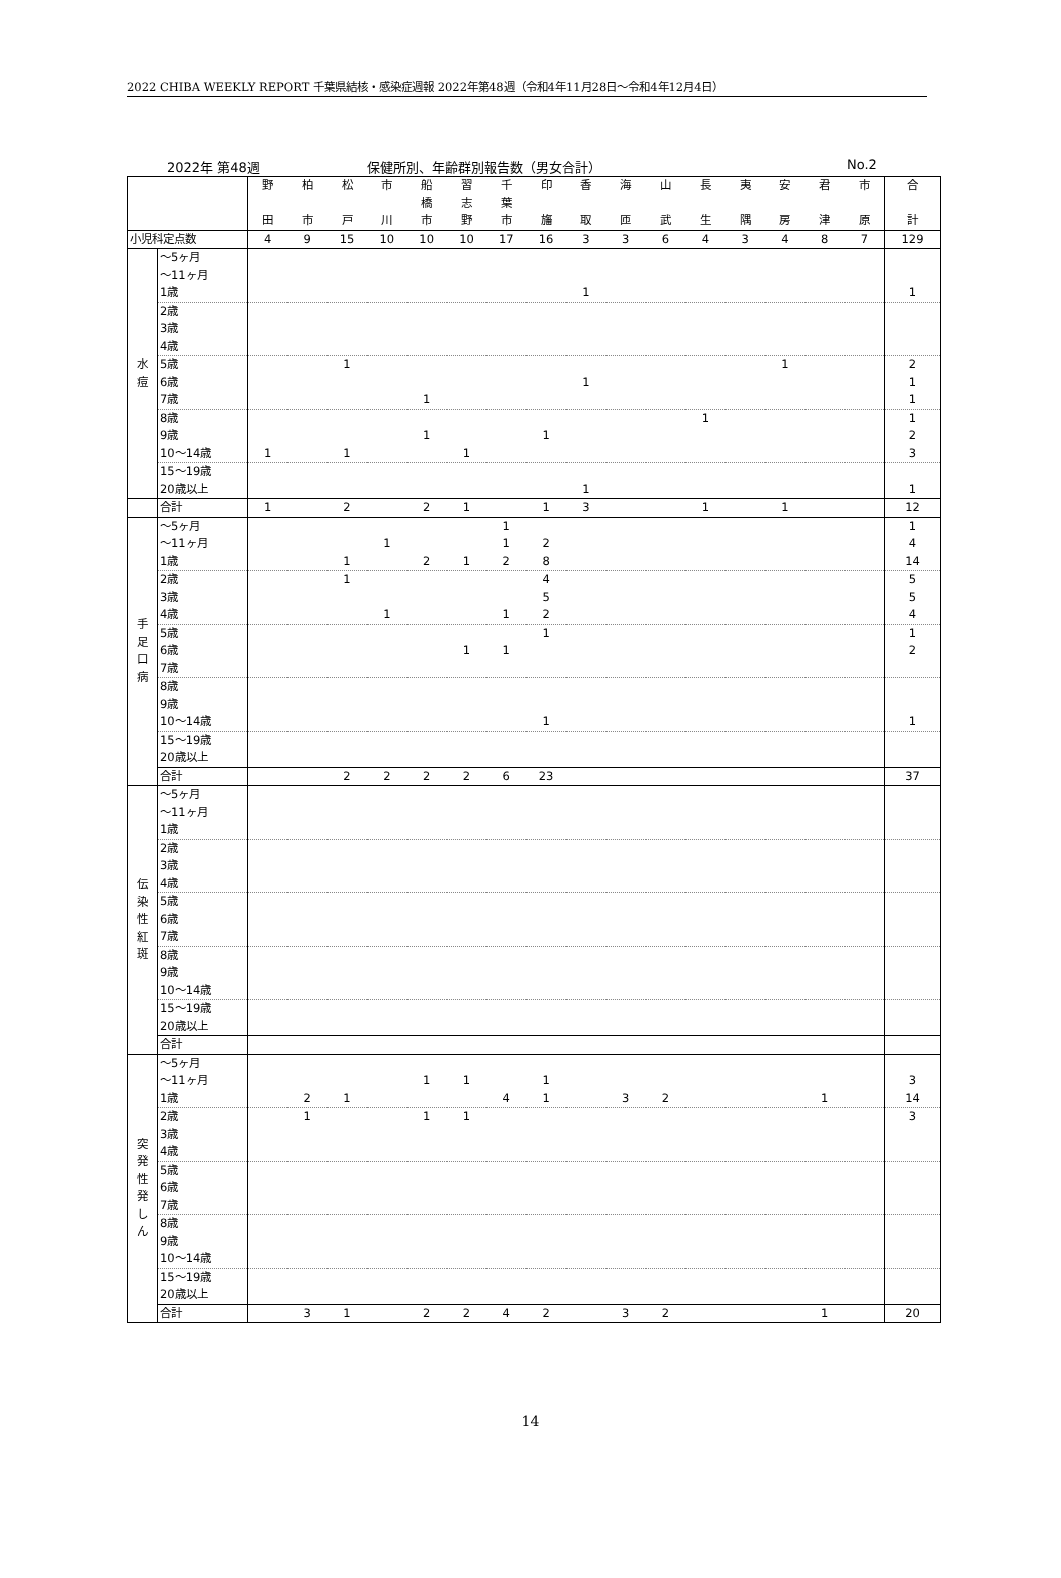2022 CHIBA WEEKLY REPORT 千葉県結核・感染症週報 2022年第48週（令和4年11月28日～令和4年12月4日）
2022年 第48週 保健所別、年齢群別報告数（男女合計） No.2
| | | 野 田 | 柏 市 | 松 戸 | 市 川 | 船 橋 市 | 習 志 野 | 千 葉 市 | 印 旛 | 香 取 | 海 匝 | 山 武 | 長 生 | 夷 隅 | 安 房 | 君 津 | 市 原 | 合 計 |
| 小児科定点数 | | 4 | 9 | 15 | 10 | 10 | 10 | 17 | 16 | 3 | 3 | 6 | 4 | 3 | 4 | 8 | 7 | 129 |
| 水 痘 | ～5ヶ月 | | | | | | | | | | | | | | | | | |
| | ～11ヶ月 | | | | | | | | | | | | | | | | | |
| | 1歳 | | | | | | | | | 1 | | | | | | | | 1 |
| | 2歳 | | | | | | | | | | | | | | | | | |
| | 3歳 | | | | | | | | | | | | | | | | | |
| | 4歳 | | | | | | | | | | | | | | | | | |
| | 5歳 | | | 1 | | | | | | | | | | | 1 | | | 2 |
| | 6歳 | | | | | | | | | 1 | | | | | | | | 1 |
| | 7歳 | | | | | 1 | | | | | | | | | | | | 1 |
| | 8歳 | | | | | | | | | | | | 1 | | | | | 1 |
| | 9歳 | | | | | 1 | | | 1 | | | | | | | | | 2 |
| | 10～14歳 | 1 | | 1 | | | 1 | | | | | | | | | | | 3 |
| | 15～19歳 | | | | | | | | | | | | | | | | | |
| | 20歳以上 | | | | | | | | | 1 | | | | | | | | 1 |
| | 合計 | 1 | | 2 | | 2 | 1 | | 1 | 3 | | | 1 | | 1 | | | 12 |
| 手 足 口 病 | ～5ヶ月 | | | | | | | 1 | | | | | | | | | | 1 |
| | ～11ヶ月 | | | | 1 | | | 1 | 2 | | | | | | | | | 4 |
| | 1歳 | | | 1 | | 2 | 1 | 2 | 8 | | | | | | | | | 14 |
| | 2歳 | | | 1 | | | | | 4 | | | | | | | | | 5 |
| | 3歳 | | | | | | | | 5 | | | | | | | | | 5 |
| | 4歳 | | | | 1 | | | 1 | 2 | | | | | | | | | 4 |
| | 5歳 | | | | | | | | 1 | | | | | | | | | 1 |
| | 6歳 | | | | | | 1 | 1 | | | | | | | | | | 2 |
| | 7歳 | | | | | | | | | | | | | | | | | |
| | 8歳 | | | | | | | | | | | | | | | | | |
| | 9歳 | | | | | | | | | | | | | | | | | |
| | 10～14歳 | | | | | | | | 1 | | | | | | | | | 1 |
| | 15～19歳 | | | | | | | | | | | | | | | | | |
| | 20歳以上 | | | | | | | | | | | | | | | | | |
| | 合計 | | | 2 | 2 | 2 | 2 | 6 | 23 | | | | | | | | | 37 |
| 伝 染 性 紅 斑 | ～5ヶ月 | | | | | | | | | | | | | | | | | |
| | ～11ヶ月 | | | | | | | | | | | | | | | | | |
| | 1歳 | | | | | | | | | | | | | | | | | |
| | 2歳 | | | | | | | | | | | | | | | | | |
| | 3歳 | | | | | | | | | | | | | | | | | |
| | 4歳 | | | | | | | | | | | | | | | | | |
| | 5歳 | | | | | | | | | | | | | | | | | |
| | 6歳 | | | | | | | | | | | | | | | | | |
| | 7歳 | | | | | | | | | | | | | | | | | |
| | 8歳 | | | | | | | | | | | | | | | | | |
| | 9歳 | | | | | | | | | | | | | | | | | |
| | 10～14歳 | | | | | | | | | | | | | | | | | |
| | 15～19歳 | | | | | | | | | | | | | | | | | |
| | 20歳以上 | | | | | | | | | | | | | | | | | |
| | 合計 | | | | | | | | | | | | | | | | | |
| 突 発 性 発 し ん | ～5ヶ月 | | | | | | | | | | | | | | | | | |
| | ～11ヶ月 | | | | | 1 | 1 | | 1 | | | | | | | | | 3 |
| | 1歳 | | 2 | 1 | | | | 4 | 1 | | 3 | 2 | | | | 1 | | 14 |
| | 2歳 | | 1 | | | 1 | 1 | | | | | | | | | | | 3 |
| | 3歳 | | | | | | | | | | | | | | | | | |
| | 4歳 | | | | | | | | | | | | | | | | | |
| | 5歳 | | | | | | | | | | | | | | | | | |
| | 6歳 | | | | | | | | | | | | | | | | | |
| | 7歳 | | | | | | | | | | | | | | | | | |
| | 8歳 | | | | | | | | | | | | | | | | | |
| | 9歳 | | | | | | | | | | | | | | | | | |
| | 10～14歳 | | | | | | | | | | | | | | | | | |
| | 15～19歳 | | | | | | | | | | | | | | | | | |
| | 20歳以上 | | | | | | | | | | | | | | | | | |
| | 合計 | | 3 | 1 | | 2 | 2 | 4 | 2 | | 3 | 2 | | | | 1 | | 20 |
14